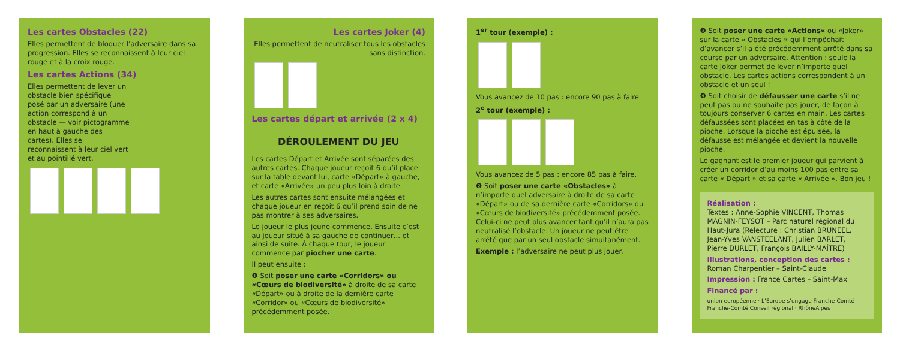Les cartes Obstacles (22)
Elles permettent de bloquer l’adversaire dans sa progression. Elles se reconnaissent à leur ciel rouge et à la croix rouge.
Les cartes Actions (34)
Elles permettent de lever un obstacle bien spécifique posé par un adversaire (une action correspond à un obstacle — voir pictogramme en haut à gauche des cartes). Elles se reconnaissent à leur ciel vert et au pointillé vert.
Les cartes Joker (4)
Elles permettent de neutraliser tous les obstacles sans distinction.
Les cartes départ et arrivée (2 x 4)
DÉROULEMENT DU JEU
Les cartes Départ et Arrivée sont séparées des autres cartes. Chaque joueur reçoit 6 qu’il place sur la table devant lui, carte «Départ» à gauche, et carte «Arrivée» un peu plus loin à droite.
Les autres cartes sont ensuite mélangées et chaque joueur en reçoit 6 qu’il prend soin de ne pas montrer à ses adversaires.
Le joueur le plus jeune commence. Ensuite c’est au joueur situé à sa gauche de continuer… et ainsi de suite. À chaque tour, le joueur commence par piocher une carte.
Il peut ensuite :
❶ Soit poser une carte «Corridors» ou «Cœurs de biodiversité» à droite de sa carte «Départ» ou à droite de la dernière carte «Corridor» ou «Cœurs de biodiversité» précédemment posée.
1<sup>er</sup> tour (exemple) :
Vous avancez de 10 pas : encore 90 pas à faire.
2<sup>e</sup> tour (exemple) :
Vous avancez de 5 pas : encore 85 pas à faire.
❷ Soit poser une carte «Obstacles» à n’importe quel adversaire à droite de sa carte «Départ» ou de sa dernière carte «Corridors» ou «Cœurs de biodiversité» précédemment posée. Celui-ci ne peut plus avancer tant qu’il n’aura pas neutralisé l’obstacle. Un joueur ne peut être arrêté que par un seul obstacle simultanément.
Exemple : l’adversaire ne peut plus jouer.
❸ Soit poser une carte «Actions» ou «Joker» sur la carte « Obstacles » qui l’empêchait d’avancer s’il a été précédemment arrêté dans sa course par un adversaire. Attention : seule la carte Joker permet de lever n’importe quel obstacle. Les cartes actions correspondent à un obstacle et un seul !
❹ Soit choisir de défausser une carte s’il ne peut pas ou ne souhaite pas jouer, de façon à toujours conserver 6 cartes en main. Les cartes défaussées sont placées en tas à côté de la pioche. Lorsque la pioche est épuisée, la défausse est mélangée et devient la nouvelle pioche.
Le gagnant est le premier joueur qui parvient à créer un corridor d’au moins 100 pas entre sa carte « Départ » et sa carte « Arrivée ». Bon jeu !
Réalisation :
Textes : Anne-Sophie VINCENT, Thomas MAGNIN-FEYSOT – Parc naturel régional du Haut-Jura (Relecture : Christian BRUNEEL, Jean-Yves VANSTEELANT, Julien BARLET, Pierre DURLET, François BAILLY-MAÎTRE)
Illustrations, conception des cartes :
Roman Charpentier – Saint-Claude
Impression : France Cartes – Saint-Max
Financé par :
union européenne · L’Europe s’engage Franche-Comté · Franche-Comté Conseil régional · RhôneAlpes